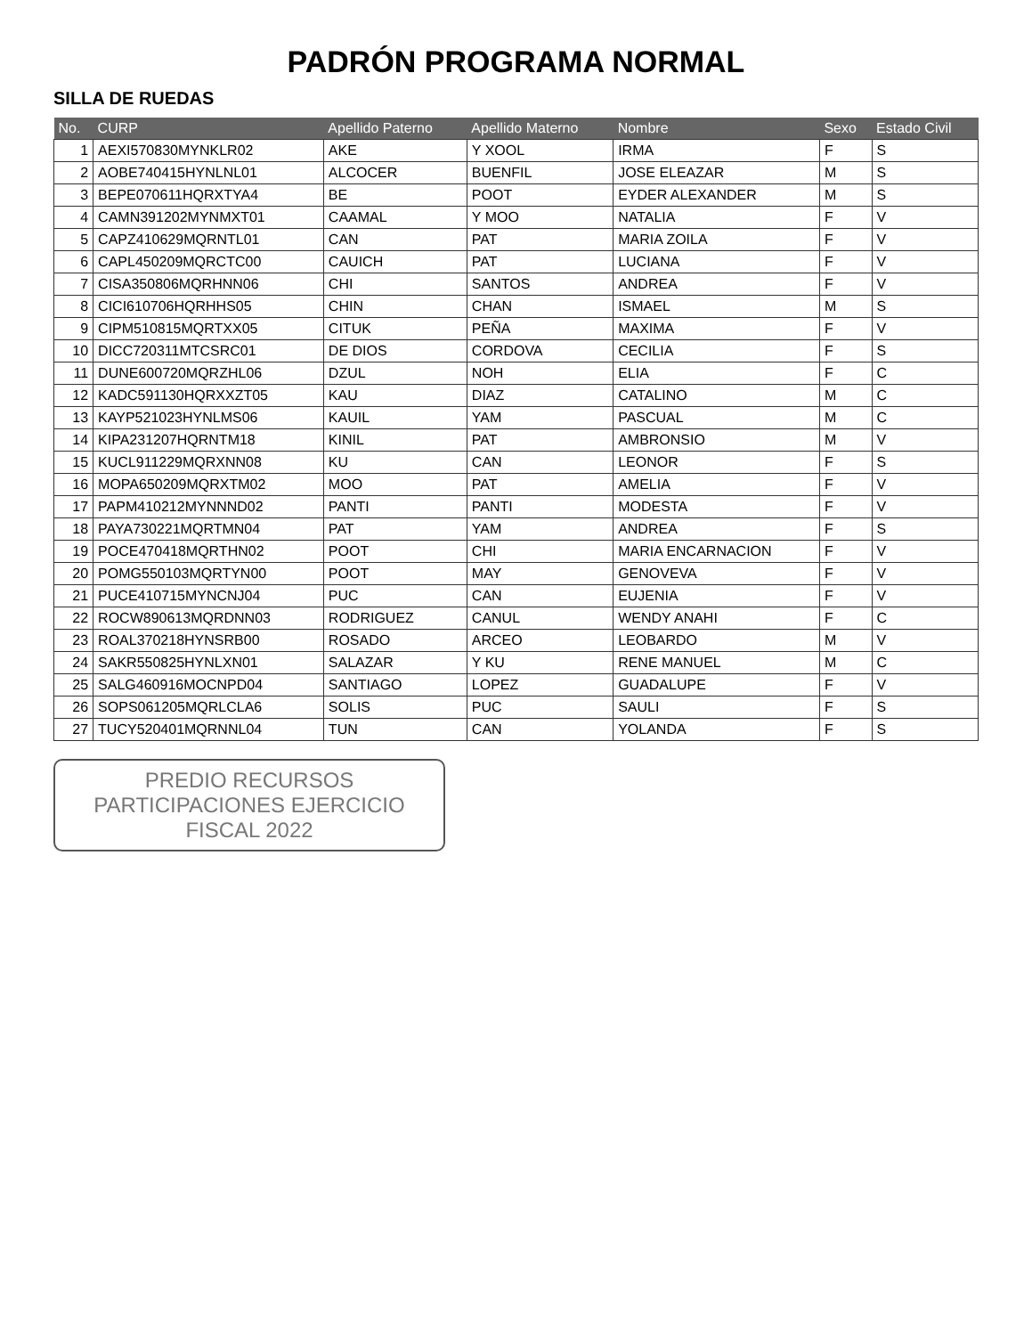PADRÓN PROGRAMA NORMAL
SILLA DE RUEDAS
| No. | CURP | Apellido Paterno | Apellido Materno | Nombre | Sexo | Estado Civil |
| --- | --- | --- | --- | --- | --- | --- |
| 1 | AEXI570830MYNKLR02 | AKE | Y XOOL | IRMA | F | S |
| 2 | AOBE740415HYNLNL01 | ALCOCER | BUENFIL | JOSE ELEAZAR | M | S |
| 3 | BEPE070611HQRXTYA4 | BE | POOT | EYDER ALEXANDER | M | S |
| 4 | CAMN391202MYNMXT01 | CAAMAL | Y MOO | NATALIA | F | V |
| 5 | CAPZ410629MQRNTL01 | CAN | PAT | MARIA ZOILA | F | V |
| 6 | CAPL450209MQRCTC00 | CAUICH | PAT | LUCIANA | F | V |
| 7 | CISA350806MQRHNN06 | CHI | SANTOS | ANDREA | F | V |
| 8 | CICI610706HQRHHS05 | CHIN | CHAN | ISMAEL | M | S |
| 9 | CIPM510815MQRTXX05 | CITUK | PEÑA | MAXIMA | F | V |
| 10 | DICC720311MTCSRC01 | DE DIOS | CORDOVA | CECILIA | F | S |
| 11 | DUNE600720MQRZHL06 | DZUL | NOH | ELIA | F | C |
| 12 | KADC591130HQRXXZT05 | KAU | DIAZ | CATALINO | M | C |
| 13 | KAYP521023HYNLMS06 | KAUIL | YAM | PASCUAL | M | C |
| 14 | KIPA231207HQRNTM18 | KINIL | PAT | AMBRONSIO | M | V |
| 15 | KUCL911229MQRXNN08 | KU | CAN | LEONOR | F | S |
| 16 | MOPA650209MQRXTM02 | MOO | PAT | AMELIA | F | V |
| 17 | PAPM410212MYNNND02 | PANTI | PANTI | MODESTA | F | V |
| 18 | PAYA730221MQRTMN04 | PAT | YAM | ANDREA | F | S |
| 19 | POCE470418MQRTHN02 | POOT | CHI | MARIA ENCARNACION | F | V |
| 20 | POMG550103MQRTYN00 | POOT | MAY | GENOVEVA | F | V |
| 21 | PUCE410715MYNCNJ04 | PUC | CAN | EUJENIA | F | V |
| 22 | ROCW890613MQRDNN03 | RODRIGUEZ | CANUL | WENDY ANAHI | F | C |
| 23 | ROAL370218HYNSRB00 | ROSADO | ARCEO | LEOBARDO | M | V |
| 24 | SAKR550825HYNLXN01 | SALAZAR | Y KU | RENE MANUEL | M | C |
| 25 | SALG460916MOCNPD04 | SANTIAGO | LOPEZ | GUADALUPE | F | V |
| 26 | SOPS061205MQRLCLA6 | SOLIS | PUC | SAULI | F | S |
| 27 | TUCY520401MQRNNL04 | TUN | CAN | YOLANDA | F | S |
PREDIO RECURSOS PARTICIPACIONES EJERCICIO FISCAL 2022